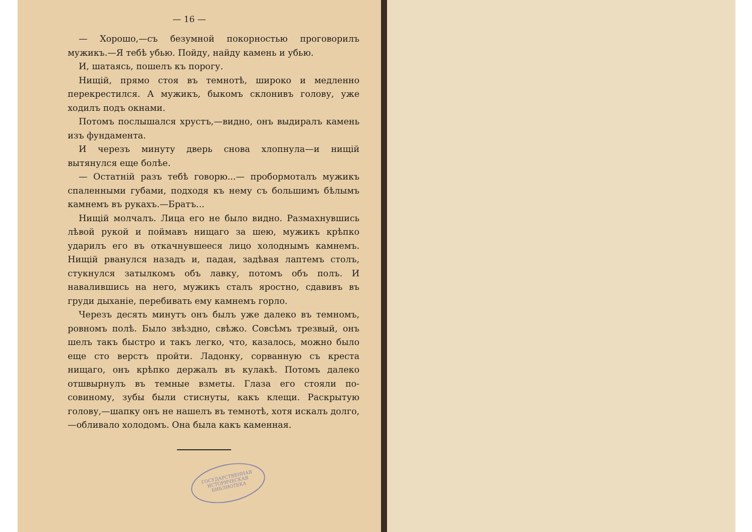— 16 —
— Хорошо,—съ безумной покорностью проговорилъ мужикъ.—Я тебѣ убью. Пойду, найду камень и убью.
И, шатаясь, пошелъ къ порогу.
Нищій, прямо стоя въ темнотѣ, широко и медленно перекрестился. А мужикъ, быкомъ склонивъ голову, уже ходилъ подъ окнами.
Потомъ послышался хрустъ,—видно, онъ выдиралъ камень изъ фундамента.
И черезъ минуту дверь снова хлопнула—и нищій вытянулся еще болѣе.
— Остатній разъ тебѣ говорю...— пробормоталъ мужикъ спаленными губами, подходя къ нему съ большимъ бѣлымъ камнемъ въ рукахъ.—Братъ...
Нищій молчалъ. Лица его не было видно. Размахнувшись лѣвой рукой и поймавъ нищаго за шею, мужикъ крѣпко ударилъ его въ откачнувшееся лицо холоднымъ камнемъ. Нищій рванулся назадъ и, падая, задѣвая лаптемъ столъ, стукнулся затылкомъ объ лавку, потомъ объ полъ. И навалившись на него, мужикъ сталъ яростно, сдавивъ въ груди дыханіе, перебивать ему камнемъ горло.
Черезъ десять минутъ онъ былъ уже далеко въ темномъ, ровномъ полѣ. Было звѣздно, свѣжо. Совсѣмъ трезвый, онъ шелъ такъ быстро и такъ легко, что, казалось, можно было еще сто верстъ пройти. Ладонку, сорванную съ креста нищаго, онъ крѣпко держалъ въ кулакѣ. Потомъ далеко отшвырнулъ въ темные взметы. Глаза его стояли по-совиному, зубы были стиснуты, какъ клещи. Раскрытую голову,—шапку онъ не нашелъ въ темнотѣ, хотя искалъ долго,—обливало холодомъ. Она была какъ каменная.
ГОСУДАРСТВЕННАЯ ИСТОРИЧЕСКАЯ БИБЛИОТЕКА